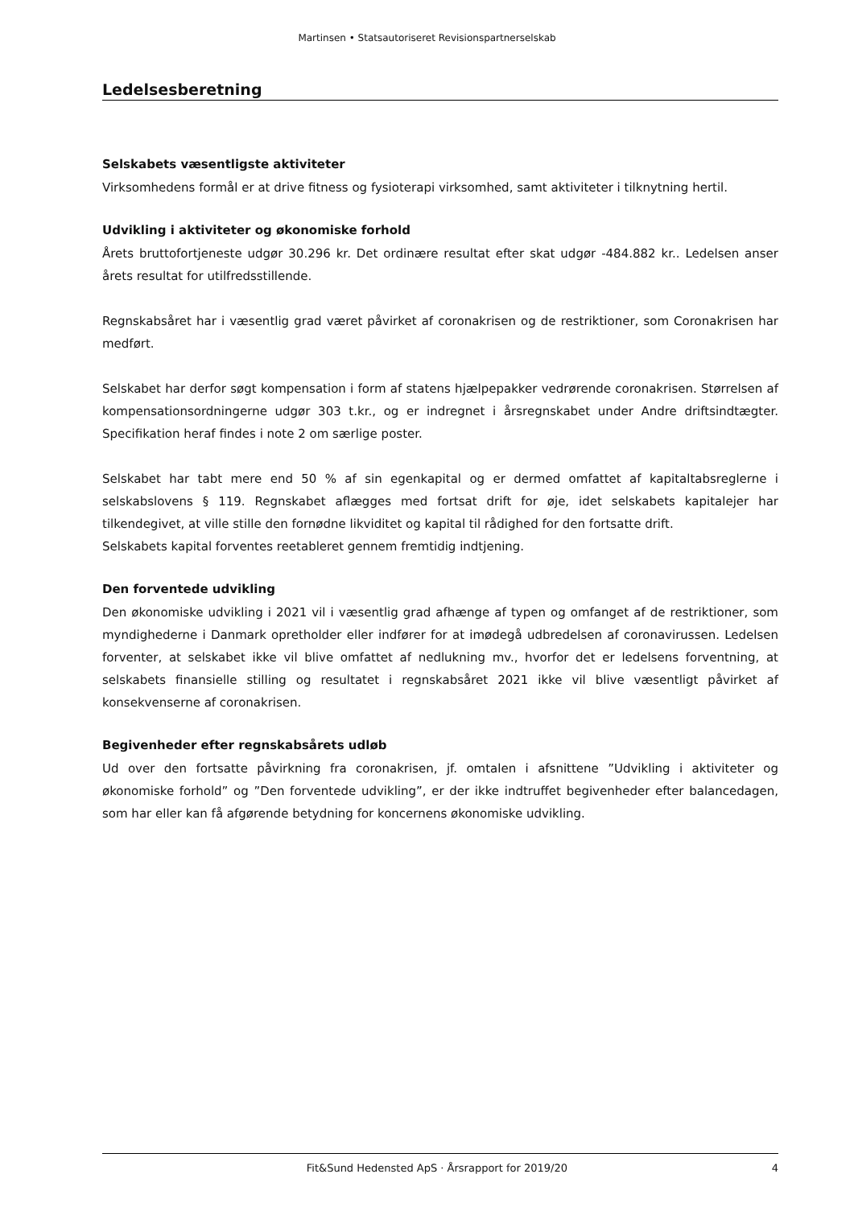Martinsen • Statsautoriseret Revisionspartnerselskab
Ledelsesberetning
Selskabets væsentligste aktiviteter
Virksomhedens formål er at drive fitness og fysioterapi virksomhed, samt aktiviteter i tilknytning hertil.
Udvikling i aktiviteter og økonomiske forhold
Årets bruttofortjeneste udgør 30.296 kr. Det ordinære resultat efter skat udgør -484.882 kr.. Ledelsen anser årets resultat for utilfredsstillende.
Regnskabsåret har i væsentlig grad været påvirket af coronakrisen og de restriktioner, som Coronakrisen har medført.
Selskabet har derfor søgt kompensation i form af statens hjælpepakker vedrørende coronakrisen. Størrelsen af kompensationsordningerne udgør 303 t.kr., og er indregnet i årsregnskabet under Andre driftsindtægter. Specifikation heraf findes i note 2 om særlige poster.
Selskabet har tabt mere end 50 % af sin egenkapital og er dermed omfattet af kapitaltabsreglerne i selskabslovens § 119. Regnskabet aflægges med fortsat drift for øje, idet selskabets kapitalejer har tilkendegivet, at ville stille den fornødne likviditet og kapital til rådighed for den fortsatte drift.
Selskabets kapital forventes reetableret gennem fremtidig indtjening.
Den forventede udvikling
Den økonomiske udvikling i 2021 vil i væsentlig grad afhænge af typen og omfanget af de restriktioner, som myndighederne i Danmark opretholder eller indfører for at imødegå udbredelsen af coronavirussen. Ledelsen forventer, at selskabet ikke vil blive omfattet af nedlukning mv., hvorfor det er ledelsens forventning, at selskabets finansielle stilling og resultatet i regnskabsåret 2021 ikke vil blive væsentligt påvirket af konsekvenserne af coronakrisen.
Begivenheder efter regnskabsårets udløb
Ud over den fortsatte påvirkning fra coronakrisen, jf. omtalen i afsnittene ”Udvikling i aktiviteter og økonomiske forhold” og ”Den forventede udvikling”, er der ikke indtruffet begivenheder efter balancedagen, som har eller kan få afgørende betydning for koncernens økonomiske udvikling.
Fit&Sund Hedensted ApS · Årsrapport for 2019/20 4